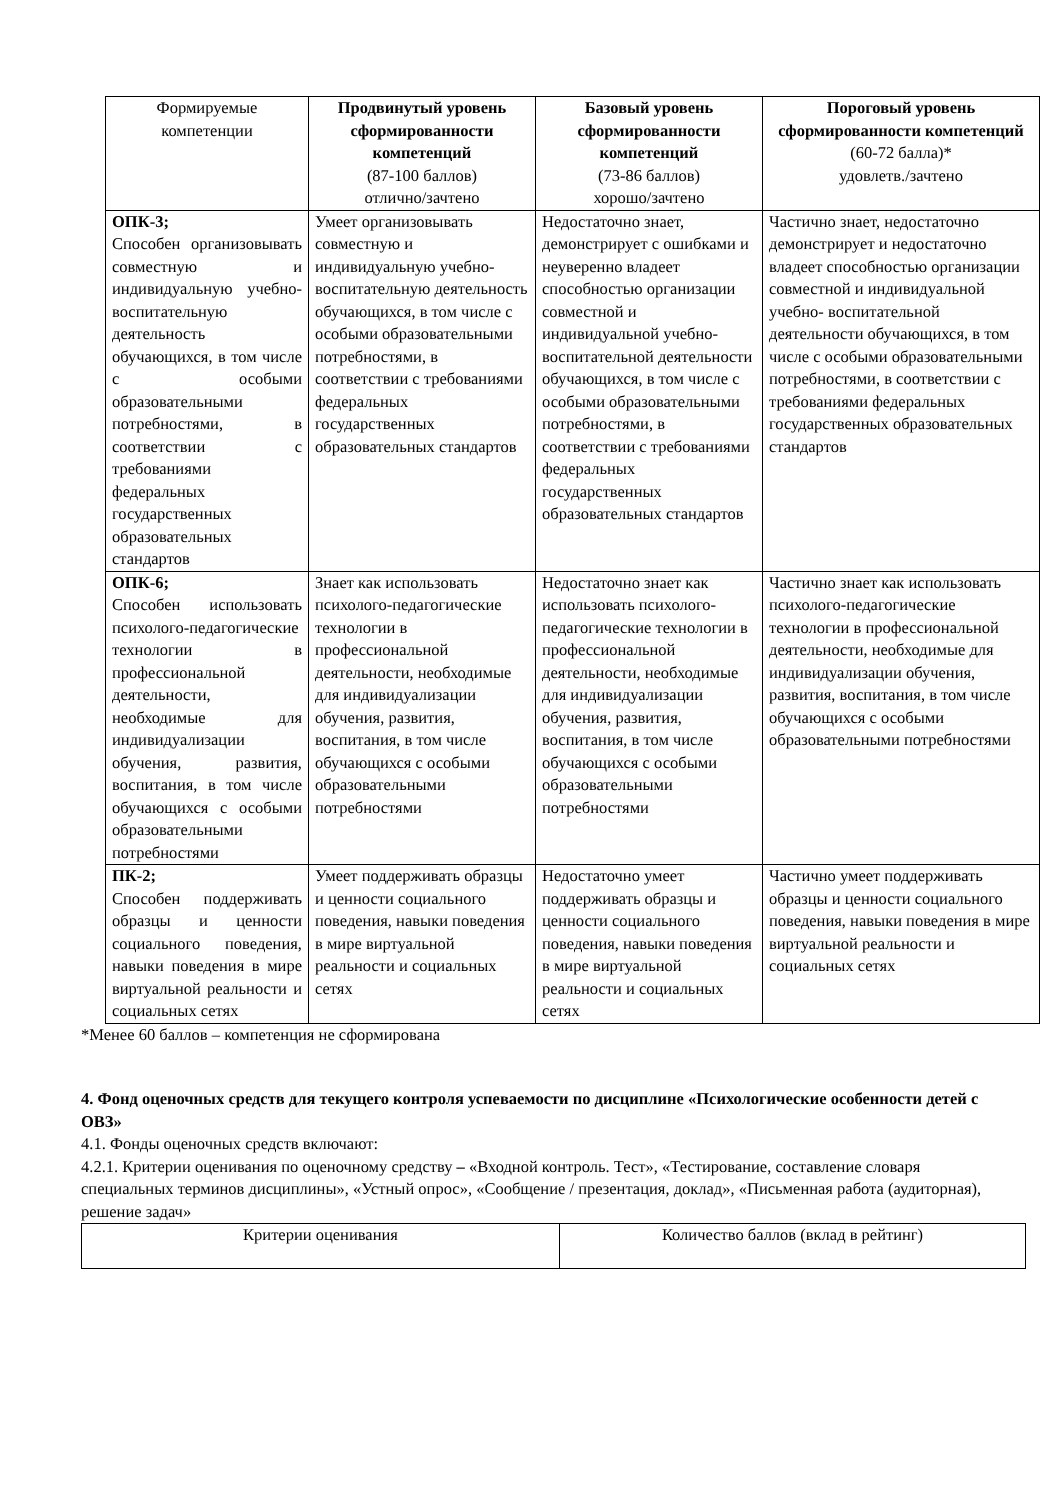| Формируемые компетенции | Продвинутый уровень сформированности компетенций (87-100 баллов) отлично/зачтено | Базовый уровень сформированности компетенций (73-86 баллов) хорошо/зачтено | Пороговый уровень сформированности компетенций (60-72 балла)* удовлетв./зачтено |
| --- | --- | --- | --- |
| ОПК-3; Способен организовывать совместную и индивидуальную учебно-воспитательную деятельность обучающихся, в том числе с особыми образовательными потребностями, в соответствии с требованиями федеральных государственных образовательных стандартов | Умеет организовывать совместную и индивидуальную учебно- воспитательную деятельность обучающихся, в том числе с особыми образовательными потребностями, в соответствии с требованиями федеральных государственных образовательных стандартов | Недостаточно знает, демонстрирует с ошибками и неуверенно владеет способностью организации совместной и индивидуальной учебно- воспитательной деятельности обучающихся, в том числе с особыми образовательными потребностями, в соответствии с требованиями федеральных государственных образовательных стандартов | Частично знает, недостаточно демонстрирует и недостаточно владеет способностью организации совместной и индивидуальной учебно- воспитательной деятельности обучающихся, в том числе с особыми образовательными потребностями, в соответствии с требованиями федеральных государственных образовательных стандартов |
| ОПК-6; Способен использовать психолого-педагогические технологии в профессиональной деятельности, необходимые для индивидуализации обучения, развития, воспитания, в том числе обучающихся с особыми образовательными потребностями | Знает как использовать психолого-педагогические технологии в профессиональной деятельности, необходимые для индивидуализации обучения, развития, воспитания, в том числе обучающихся с особыми образовательными потребностями | Недостаточно знает как использовать психолого-педагогические технологии в профессиональной деятельности, необходимые для индивидуализации обучения, развития, воспитания, в том числе обучающихся с особыми образовательными потребностями | Частично знает как использовать психолого-педагогические технологии в профессиональной деятельности, необходимые для индивидуализации обучения, развития, воспитания, в том числе обучающихся с особыми образовательными потребностями |
| ПК-2; Способен поддерживать образцы и ценности социального поведения, навыки поведения в мире виртуальной реальности и социальных сетях | Умеет поддерживать образцы и ценности социального поведения, навыки поведения в мире виртуальной реальности и социальных сетях | Недостаточно умеет поддерживать образцы и ценности социального поведения, навыки поведения в мире виртуальной реальности и социальных сетях | Частично умеет поддерживать образцы и ценности социального поведения, навыки поведения в мире виртуальной реальности и социальных сетях |
*Менее 60 баллов – компетенция не сформирована
4. Фонд оценочных средств для текущего контроля успеваемости по дисциплине «Психологические особенности детей с ОВЗ»
4.1. Фонды оценочных средств включают:
4.2.1. Критерии оценивания по оценочному средству – «Входной контроль. Тест», «Тестирование, составление словаря специальных терминов дисциплины», «Устный опрос», «Сообщение / презентация, доклад», «Письменная работа (аудиторная), решение задач»
| Критерии оценивания | Количество баллов (вклад в рейтинг) |
| --- | --- |